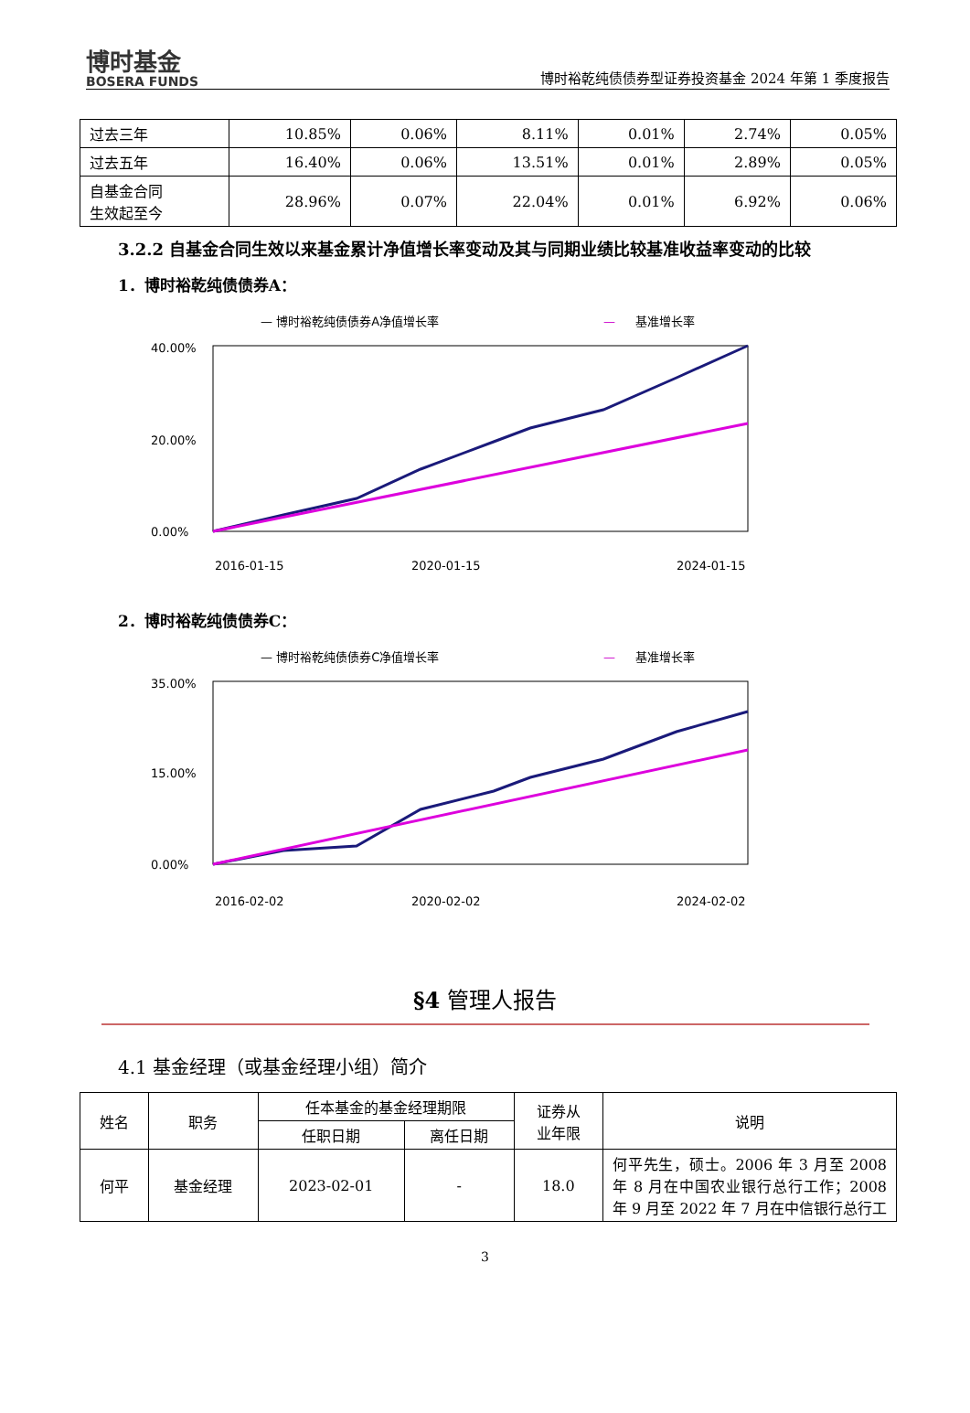博时基金
BOSERA FUNDS
博时裕乾纯债债券型证券投资基金 2024 年第 1 季度报告
| 过去三年 | 10.85% | 0.06% | 8.11% | 0.01% | 2.74% | 0.05% |
| 过去五年 | 16.40% | 0.06% | 13.51% | 0.01% | 2.89% | 0.05% |
| 自基金合同 生效起至今 | 28.96% | 0.07% | 22.04% | 0.01% | 6.92% | 0.06% |
3.2.2 自基金合同生效以来基金累计净值增长率变动及其与同期业绩比较基准收益率变动的比较
1．博时裕乾纯债债券A：
— 博时裕乾纯债债券A净值增长率
—
基准增长率
40.00%
0.00%
20.00%
2016-01-15
2020-01-15
2024-01-15
2．博时裕乾纯债债券C：
— 博时裕乾纯债债券C净值增长率
—
基准增长率
35.00%
0.00%
15.00%
2016-02-02
2020-02-02
2024-02-02
§4 管理人报告
4.1 基金经理（或基金经理小组）简介
| 姓名 | 职务 | 任本基金的基金经理期限 | | 证券从 业年限 | 说明 |
| | | 任职日期 | 离任日期 | | |
| 何平 | 基金经理 | 2023-02-01 | - | 18.0 | 何平先生，硕士。2006 年 3 月至 2008 年 8 月在中国农业银行总行工作；2008 年 9 月至 2022 年 7 月在中信银行总行工 |
3